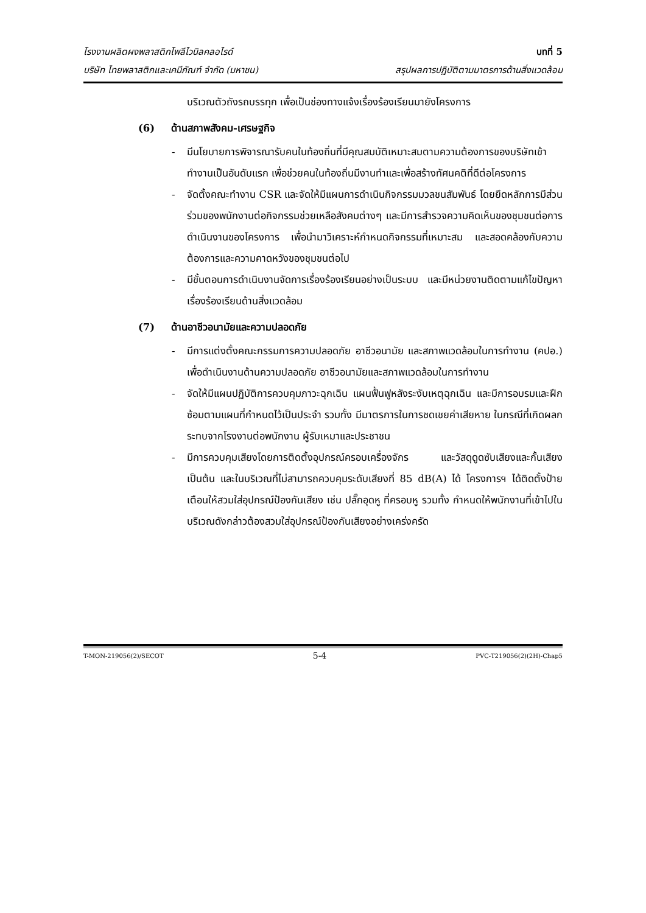โรงงานผลิตผงพลาสติกโพลีไวนิลคลอไรด์ บทที่ 5
บริษัท ไทยพลาสติกและเคมีภัณฑ์ จำกัด (มหาชน) สรุปผลการปฏิบัติตามมาตรการด้านสิ่งแวดล้อม
บริเวณตัวถังรถบรรทุก เพื่อเป็นช่องทางแจ้งเรื่องร้องเรียนมายังโครงการ
(6) ด้านสภาพสังคม-เศรษฐกิจ
- มีนโยบายการพิจารณารับคนในท้องถิ่นที่มีคุณสมบัติเหมาะสมตามความต้องการของบริษัทเข้าทำงานเป็นอันดับแรก เพื่อช่วยคนในท้องถิ่นมีงานทำและเพื่อสร้างทัศนคติที่ดีต่อโครงการ
- จัดตั้งคณะทำงาน CSR และจัดให้มีแผนการดำเนินกิจกรรมมวลชนสัมพันธ์ โดยยึดหลักการมีส่วนร่วมของพนักงานต่อกิจกรรมช่วยเหลือสังคมต่างๆ และมีการสำรวจความคิดเห็นของชุมชนต่อการดำเนินงานของโครงการ เพื่อนำมาวิเคราะห์กำหนดกิจกรรมที่เหมาะสม และสอดคล้องกับความต้องการและความคาดหวังของชุมชนต่อไป
- มีขั้นตอนการดำเนินงานจัดการเรื่องร้องเรียนอย่างเป็นระบบ และมีหน่วยงานติดตามแก้ไขปัญหาเรื่องร้องเรียนด้านสิ่งแวดล้อม
(7) ด้านอาชีวอนามัยและความปลอดภัย
- มีการแต่งตั้งคณะกรรมการความปลอดภัย อาชีวอนามัย และสภาพแวดล้อมในการทำงาน (คปอ.) เพื่อดำเนินงานด้านความปลอดภัย อาชีวอนามัยและสภาพแวดล้อมในการทำงาน
- จัดให้มีแผนปฏิบัติการควบคุมภาวะฉุกเฉิน แผนฟื้นฟูหลังระงับเหตุฉุกเฉิน และมีการอบรมและฝึกซ้อมตามแผนที่กำหนดไว้เป็นประจำ รวมทั้ง มีมาตรการในการชดเชยค่าเสียหาย ในกรณีที่เกิดผลกระทบจากโรงงานต่อพนักงาน ผู้รับเหมาและประชาชน
- มีการควบคุมเสียงโดยการติดตั้งอุปกรณ์ครอบเครื่องจักร และวัสดุดูดซับเสียงและกั้นเสียง เป็นต้น และในบริเวณที่ไม่สามารถควบคุมระดับเสียงที่ 85 dB(A) ได้ โครงการฯ ได้ติดตั้งป้ายเตือนให้สวมใส่อุปกรณ์ป้องกันเสียง เช่น ปลั๊กอุดหู ที่ครอบหู รวมทั้ง กำหนดให้พนักงานที่เข้าไปในบริเวณดังกล่าวต้องสวมใส่อุปกรณ์ป้องกันเสียงอย่างเคร่งครัด
T-MON-219056(2)/SECOT 5-4 PVC-T219056(2)(2H)-Chap5